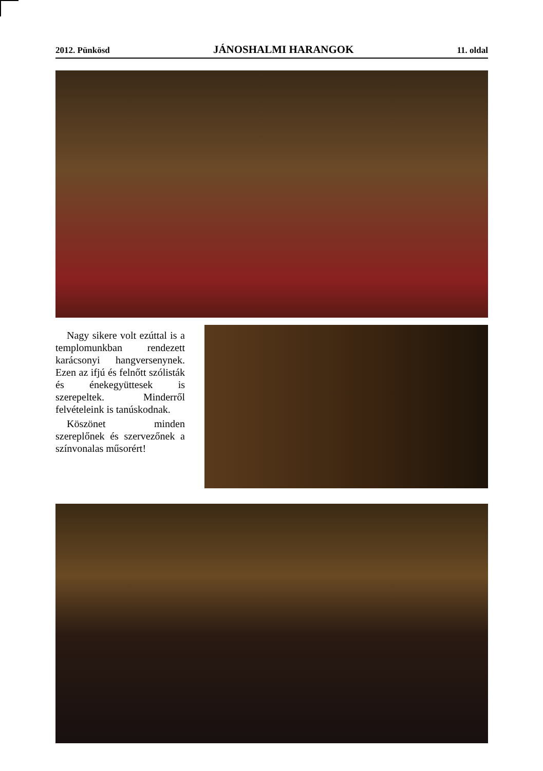2012. Pünkösd JÁNOSHALMI HARANGOK 11. oldal
Nagy sikere volt ezúttal is a templomunkban rendezett karácsonyi hangversenynek. Ezen az ifjú és felnőtt szólisták és énekegyüttesek is szerepeltek. Minderről felvételeink is tanúskodnak.
Köszönet minden szereplőnek és szervezőnek a színvonalas műsorért!